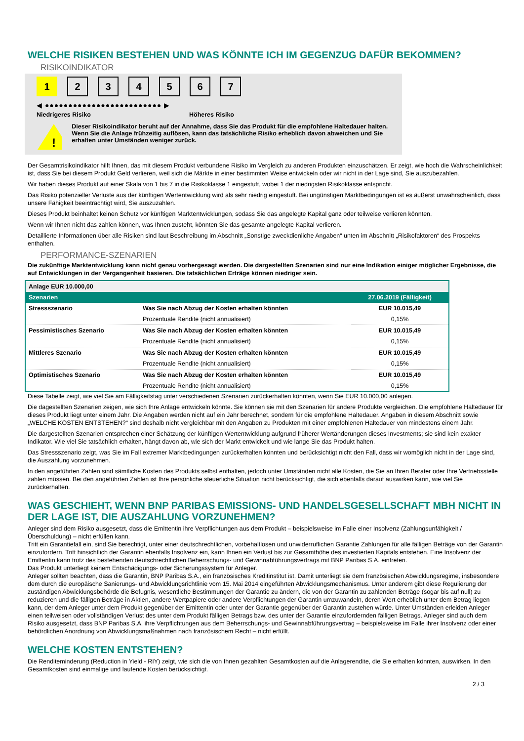WELCHE RISIKEN BESTEHEN UND WAS KÖNNTE ICH IM GEGENZUG DAFÜR BEKOMMEN?
RISIKOINDIKATOR
1 234567
◀ ●●●●●●●●●●●●●●●●●●●●●●●●● ▶
Niedrigeres Risiko Höheres Risiko
!
Dieser Risikoindikator beruht auf der Annahme, dass Sie das Produkt für die empfohlene Haltedauer halten.
Wenn Sie die Anlage frühzeitig auflösen, kann das tatsächliche Risiko erheblich davon abweichen und Sie erhalten unter Umständen weniger zurück.
Der Gesamtrisikoindikator hilft Ihnen, das mit diesem Produkt verbundene Risiko im Vergleich zu anderen Produkten einzuschätzen. Er zeigt, wie hoch die Wahrscheinlichkeit ist, dass Sie bei diesem Produkt Geld verlieren, weil sich die Märkte in einer bestimmten Weise entwickeln oder wir nicht in der Lage sind, Sie auszubezahlen.
Wir haben dieses Produkt auf einer Skala von 1 bis 7 in die Risikoklasse 1 eingestuft, wobei 1 der niedrigsten Risikoklasse entspricht.
Das Risiko potenzieller Verluste aus der künftigen Wertentwicklung wird als sehr niedrig eingestuft. Bei ungünstigen Marktbedingungen ist es äußerst unwahrscheinlich, dass unsere Fähigkeit beeinträchtigt wird, Sie auszuzahlen.
Dieses Produkt beinhaltet keinen Schutz vor künftigen Marktentwicklungen, sodass Sie das angelegte Kapital ganz oder teilweise verlieren könnten.
Wenn wir Ihnen nicht das zahlen können, was Ihnen zusteht, könnten Sie das gesamte angelegte Kapital verlieren.
Detaillierte Informationen über alle Risiken sind laut Beschreibung im Abschnitt „Sonstige zweckdienliche Angaben“ unten im Abschnitt „Risikofaktoren“ des Prospekts enthalten.
PERFORMANCE-SZENARIEN
Die zukünftige Marktentwicklung kann nicht genau vorhergesagt werden. Die dargestellten Szenarien sind nur eine Indikation einiger möglicher Ergebnisse, die auf Entwicklungen in der Vergangenheit basieren. Die tatsächlichen Erträge können niedriger sein.
| Anlage EUR 10.000,00 | | |
| Szenarien | | 27.06.2019 (Fälligkeit) |
| Stressszenario | Was Sie nach Abzug der Kosten erhalten könnten | EUR 10.015,49 |
| | Prozentuale Rendite (nicht annualisiert) | 0,15% |
| Pessimistisches Szenario | Was Sie nach Abzug der Kosten erhalten könnten | EUR 10.015,49 |
| | Prozentuale Rendite (nicht annualisiert) | 0,15% |
| Mittleres Szenario | Was Sie nach Abzug der Kosten erhalten könnten | EUR 10.015,49 |
| | Prozentuale Rendite (nicht annualisiert) | 0,15% |
| Optimistisches Szenario | Was Sie nach Abzug der Kosten erhalten könnten | EUR 10.015,49 |
| | Prozentuale Rendite (nicht annualisiert) | 0,15% |
Diese Tabelle zeigt, wie viel Sie am Fälligkeitstag unter verschiedenen Szenarien zurückerhalten könnten, wenn Sie EUR 10.000,00 anlegen.
Die dagestellten Szenarien zeigen, wie sich Ihre Anlage entwickeln könnte. Sie können sie mit den Szenarien für andere Produkte vergleichen. Die empfohlene Haltedauer für dieses Produkt liegt unter einem Jahr. Die Angaben werden nicht auf ein Jahr berechnet, sondern für die empfohlene Haltedauer. Angaben in diesem Abschnitt sowie „WELCHE KOSTEN ENTSTEHEN?“ sind deshalb nicht vergleichbar mit den Angaben zu Produkten mit einer empfohlenen Haltedauer von mindestens einem Jahr.
Die dargestellten Szenarien entsprechen einer Schätzung der künftigen Wertentwicklung aufgrund früherer Wertänderungen dieses Investments; sie sind kein exakter Indikator. Wie viel Sie tatsächlich erhalten, hängt davon ab, wie sich der Markt entwickelt und wie lange Sie das Produkt halten.
Das Stressszenario zeigt, was Sie im Fall extremer Marktbedingungen zurückerhalten könnten und berücksichtigt nicht den Fall, dass wir womöglich nicht in der Lage sind, die Auszahlung vorzunehmen.
In den angeführten Zahlen sind sämtliche Kosten des Produkts selbst enthalten, jedoch unter Umständen nicht alle Kosten, die Sie an Ihren Berater oder Ihre Vertriebsstelle zahlen müssen. Bei den angeführten Zahlen ist Ihre persönliche steuerliche Situation nicht berücksichtigt, die sich ebenfalls darauf auswirken kann, wie viel Sie zurückerhalten.
WAS GESCHIEHT, WENN BNP PARIBAS EMISSIONS- UND HANDELSGESELLSCHAFT MBH NICHT IN DER LAGE IST, DIE AUSZAHLUNG VORZUNEHMEN?
Anleger sind dem Risiko ausgesetzt, dass die Emittentin ihre Verpflichtungen aus dem Produkt – beispielsweise im Falle einer Insolvenz (Zahlungsunfähigkeit / Überschuldung) – nicht erfüllen kann.
Tritt ein Garantiefall ein, sind Sie berechtigt, unter einer deutschrechtlichen, vorbehaltlosen und unwiderruflichen Garantie Zahlungen für alle fälligen Beträge von der Garantin einzufordern. Tritt hinsichtlich der Garantin ebenfalls Insolvenz ein, kann Ihnen ein Verlust bis zur Gesamthöhe des investierten Kapitals entstehen. Eine Insolvenz der Emittentin kann trotz des bestehenden deutschrechtlichen Beherrschungs- und Gewinnabführungsvertrags mit BNP Paribas S.A. eintreten.
Das Produkt unterliegt keinem Entschädigungs- oder Sicherungssystem für Anleger.
Anleger sollten beachten, dass die Garantin, BNP Paribas S.A., ein französisches Kreditinstitut ist. Damit unterliegt sie dem französischen Abwicklungsregime, insbesondere dem durch die europäische Sanierungs- und Abwicklungsrichtlinie vom 15. Mai 2014 eingeführten Abwicklungsmechanismus. Unter anderem gibt diese Regulierung der zuständigen Abwicklungsbehörde die Befugnis, wesentliche Bestimmungen der Garantie zu ändern, die von der Garantin zu zahlenden Beträge (sogar bis auf null) zu reduzieren und die fälligen Beträge in Aktien, andere Wertpapiere oder andere Verpflichtungen der Garantin umzuwandeln, deren Wert erheblich unter dem Betrag liegen kann, der dem Anleger unter dem Produkt gegenüber der Emittentin oder unter der Garantie gegenüber der Garantin zustehen würde. Unter Umständen erleiden Anleger einen teilweisen oder vollständigen Verlust des unter dem Produkt fälligen Betrags bzw. des unter der Garantie einzufordernden fälligen Betrags. Anleger sind auch dem Risiko ausgesetzt, dass BNP Paribas S.A. ihre Verpflichtungen aus dem Beherrschungs- und Gewinnabführungsvertrag – beispielsweise im Falle ihrer Insolvenz oder einer behördlichen Anordnung von Abwicklungsmaßnahmen nach französischem Recht – nicht erfüllt.
WELCHE KOSTEN ENTSTEHEN?
Die Renditeminderung (Reduction in Yield - RIY) zeigt, wie sich die von Ihnen gezahlten Gesamtkosten auf die Anlagerendite, die Sie erhalten könnten, auswirken. In den Gesamtkosten sind einmalige und laufende Kosten berücksichtigt.
2 / 3